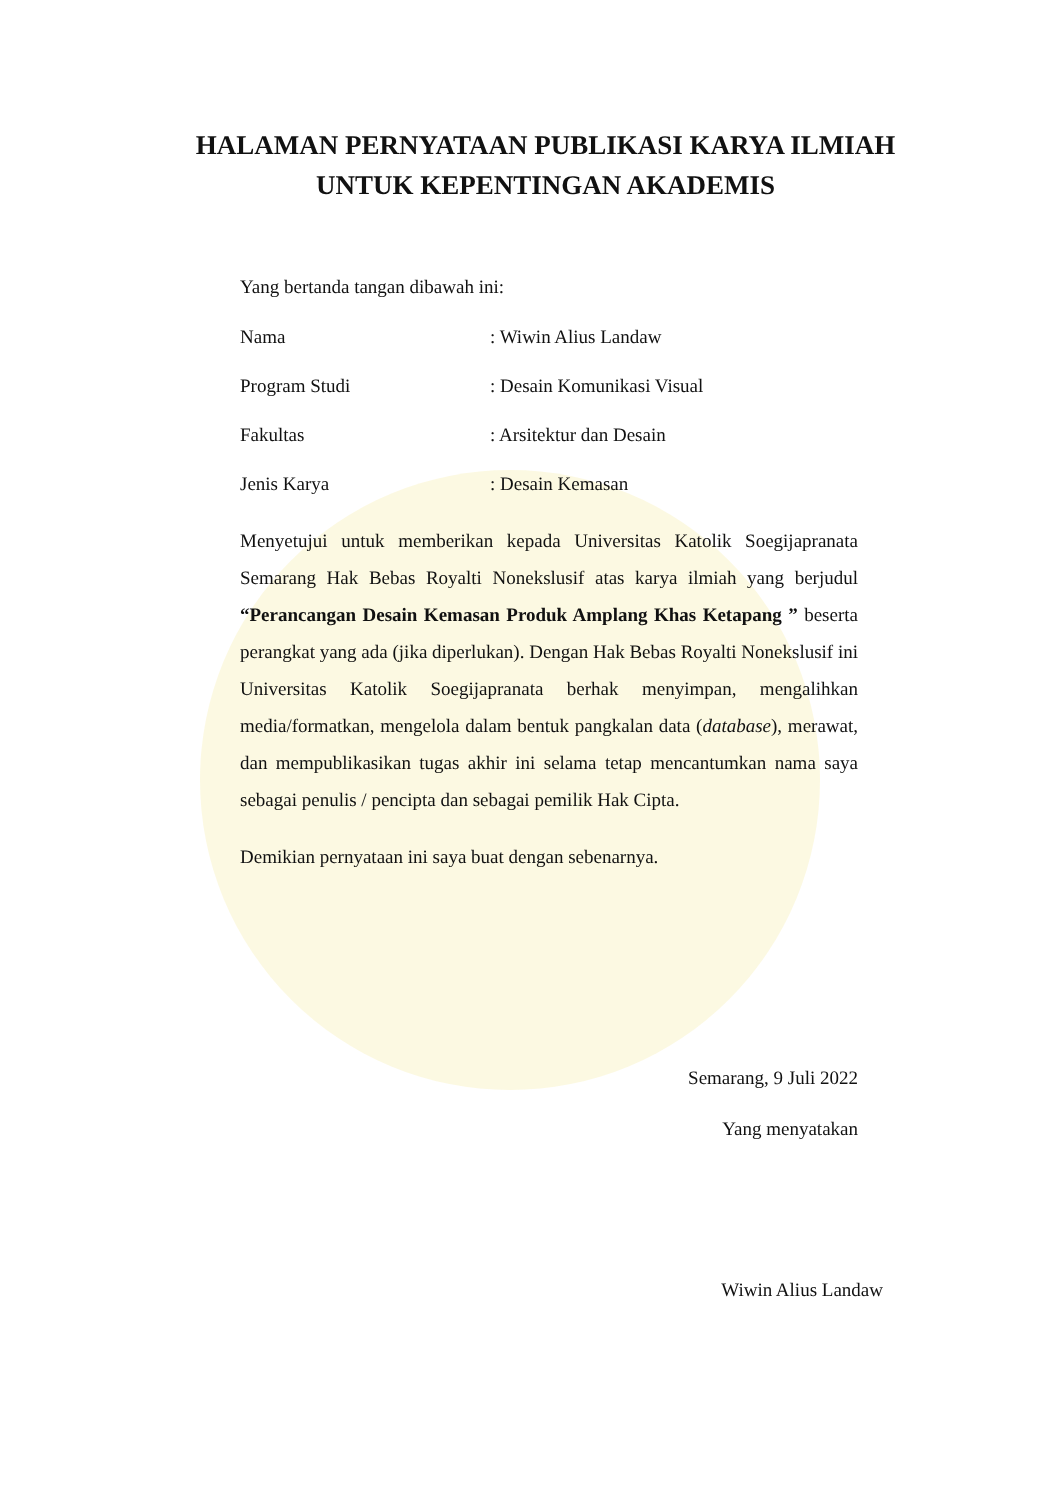HALAMAN PERNYATAAN PUBLIKASI KARYA ILMIAH
UNTUK KEPENTINGAN AKADEMIS
Yang bertanda tangan dibawah ini:
Nama: Wiwin Alius Landaw
Program Studi: Desain Komunikasi Visual
Fakultas: Arsitektur dan Desain
Jenis Karya: Desain Kemasan
Menyetujui untuk memberikan kepada Universitas Katolik Soegijapranata Semarang Hak Bebas Royalti Nonekslusif atas karya ilmiah yang berjudul “Perancangan Desain Kemasan Produk Amplang Khas Ketapang ” beserta perangkat yang ada (jika diperlukan). Dengan Hak Bebas Royalti Nonekslusif ini Universitas Katolik Soegijapranata berhak menyimpan, mengalihkan media/formatkan, mengelola dalam bentuk pangkalan data (database), merawat, dan mempublikasikan tugas akhir ini selama tetap mencantumkan nama saya sebagai penulis / pencipta dan sebagai pemilik Hak Cipta.
Demikian pernyataan ini saya buat dengan sebenarnya.
Semarang, 9 Juli 2022
Yang menyatakan
Wiwin Alius Landaw